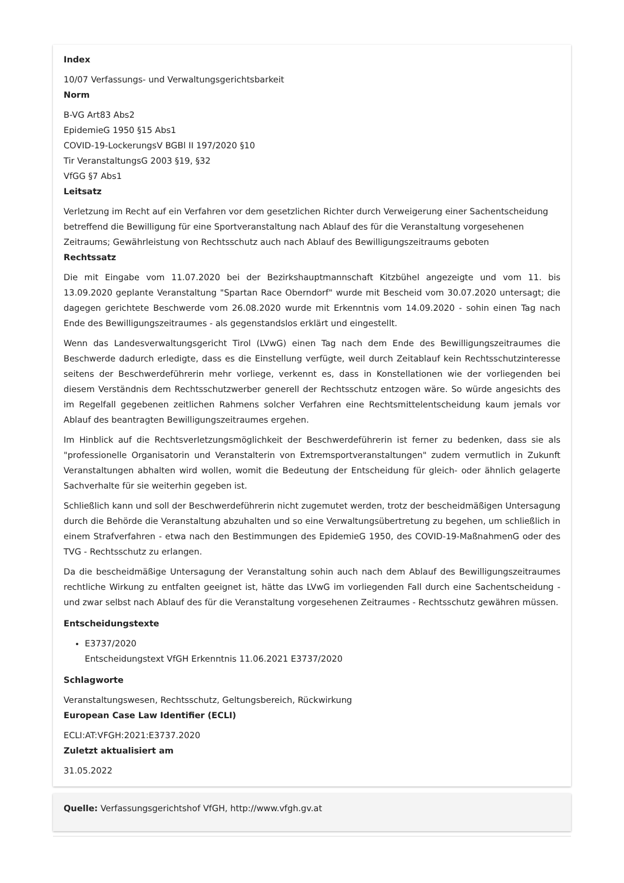Index
10/07 Verfassungs- und Verwaltungsgerichtsbarkeit
Norm
B-VG Art83 Abs2
EpidemieG 1950 §15 Abs1
COVID-19-LockerungsV BGBl II 197/2020 §10
Tir VeranstaltungsG 2003 §19, §32
VfGG §7 Abs1
Leitsatz
Verletzung im Recht auf ein Verfahren vor dem gesetzlichen Richter durch Verweigerung einer Sachentscheidung betreffend die Bewilligung für eine Sportveranstaltung nach Ablauf des für die Veranstaltung vorgesehenen Zeitraums; Gewährleistung von Rechtsschutz auch nach Ablauf des Bewilligungszeitraums geboten
Rechtssatz
Die mit Eingabe vom 11.07.2020 bei der Bezirkshauptmannschaft Kitzbühel angezeigte und vom 11. bis 13.09.2020 geplante Veranstaltung "Spartan Race Oberndorf" wurde mit Bescheid vom 30.07.2020 untersagt; die dagegen gerichtete Beschwerde vom 26.08.2020 wurde mit Erkenntnis vom 14.09.2020 - sohin einen Tag nach Ende des Bewilligungszeitraumes - als gegenstandslos erklärt und eingestellt.
Wenn das Landesverwaltungsgericht Tirol (LVwG) einen Tag nach dem Ende des Bewilligungszeitraumes die Beschwerde dadurch erledigte, dass es die Einstellung verfügte, weil durch Zeitablauf kein Rechtsschutzinteresse seitens der Beschwerdeführerin mehr vorliege, verkennt es, dass in Konstellationen wie der vorliegenden bei diesem Verständnis dem Rechtsschutzwerber generell der Rechtsschutz entzogen wäre. So würde angesichts des im Regelfall gegebenen zeitlichen Rahmens solcher Verfahren eine Rechtsmittelentscheidung kaum jemals vor Ablauf des beantragten Bewilligungszeitraumes ergehen.
Im Hinblick auf die Rechtsverletzungsmöglichkeit der Beschwerdeführerin ist ferner zu bedenken, dass sie als "professionelle Organisatorin und Veranstalterin von Extremsportveranstaltungen" zudem vermutlich in Zukunft Veranstaltungen abhalten wird wollen, womit die Bedeutung der Entscheidung für gleich- oder ähnlich gelagerte Sachverhalte für sie weiterhin gegeben ist.
Schließlich kann und soll der Beschwerdeführerin nicht zugemutet werden, trotz der bescheidmäßigen Untersagung durch die Behörde die Veranstaltung abzuhalten und so eine Verwaltungsübertretung zu begehen, um schließlich in einem Strafverfahren - etwa nach den Bestimmungen des EpidemieG 1950, des COVID-19-MaßnahmenG oder des TVG - Rechtsschutz zu erlangen.
Da die bescheidmäßige Untersagung der Veranstaltung sohin auch nach dem Ablauf des Bewilligungszeitraumes rechtliche Wirkung zu entfalten geeignet ist, hätte das LVwG im vorliegenden Fall durch eine Sachentscheidung - und zwar selbst nach Ablauf des für die Veranstaltung vorgesehenen Zeitraumes - Rechtsschutz gewähren müssen.
Entscheidungstexte
E3737/2020
Entscheidungstext VfGH Erkenntnis 11.06.2021 E3737/2020
Schlagworte
Veranstaltungswesen, Rechtsschutz, Geltungsbereich, Rückwirkung
European Case Law Identifier (ECLI)
ECLI:AT:VFGH:2021:E3737.2020
Zuletzt aktualisiert am
31.05.2022
Quelle: Verfassungsgerichtshof VfGH, http://www.vfgh.gv.at